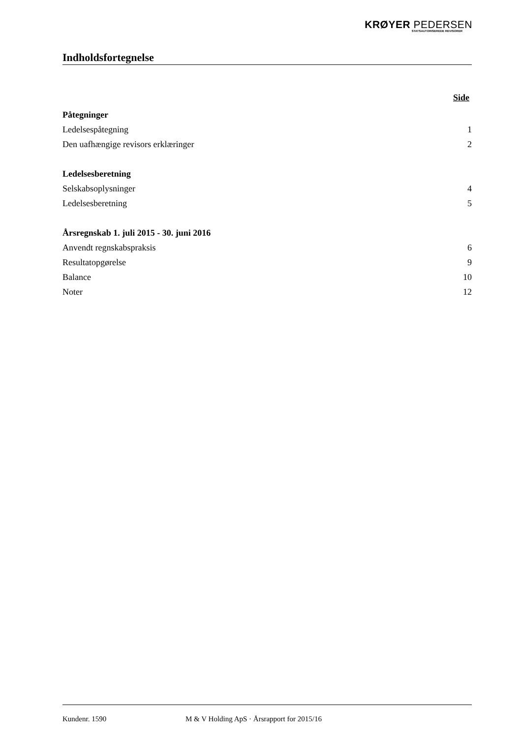KRØYER PEDERSEN
STATSAUTORISEREDE REVISORER
Indholdsfortegnelse
Side
Påtegninger
Ledelsespåtegning 1
Den uafhængige revisors erklæringer 2
Ledelsesberetning
Selskabsoplysninger 4
Ledelsesberetning 5
Årsregnskab 1. juli 2015 - 30. juni 2016
Anvendt regnskabspraksis 6
Resultatopgørelse 9
Balance 10
Noter 12
Kundenr. 1590 M & V Holding ApS · Årsrapport for 2015/16